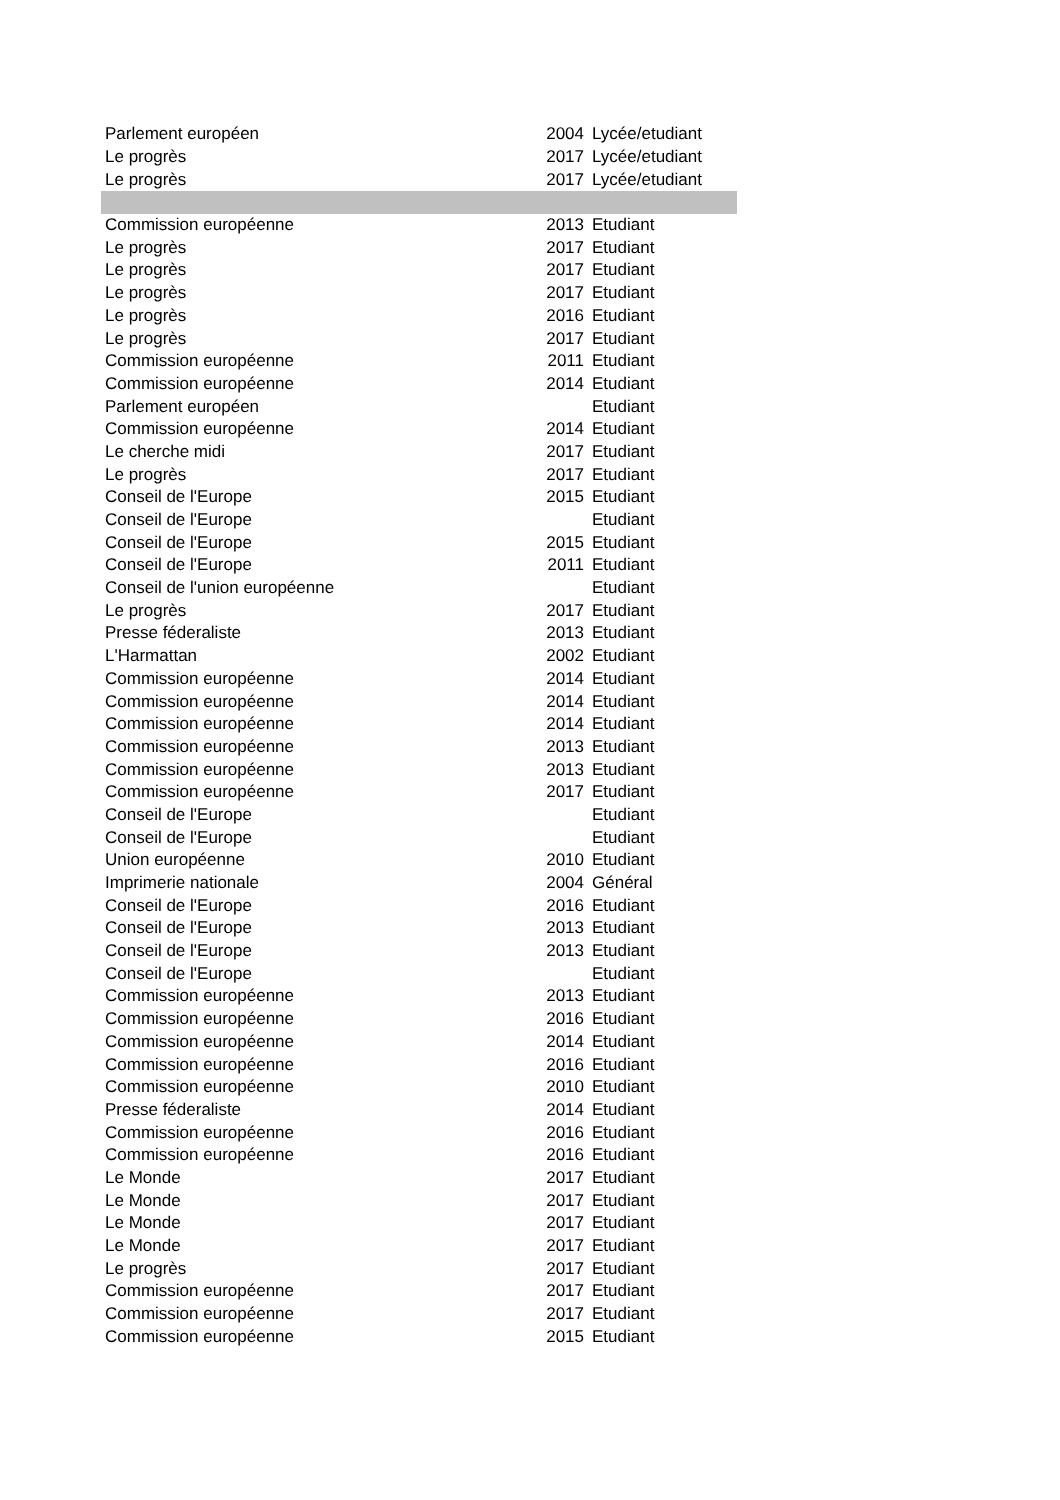| Parlement européen | 2004 | Lycée/etudiant |
| Le progrès | 2017 | Lycée/etudiant |
| Le progrès | 2017 | Lycée/etudiant |
| Commission européenne | 2013 | Etudiant |
| Le progrès | 2017 | Etudiant |
| Le progrès | 2017 | Etudiant |
| Le progrès | 2017 | Etudiant |
| Le progrès | 2016 | Etudiant |
| Le progrès | 2017 | Etudiant |
| Commission européenne | 2011 | Etudiant |
| Commission européenne | 2014 | Etudiant |
| Parlement européen | | Etudiant |
| Commission européenne | 2014 | Etudiant |
| Le cherche midi | 2017 | Etudiant |
| Le progrès | 2017 | Etudiant |
| Conseil de l'Europe | 2015 | Etudiant |
| Conseil de l'Europe | | Etudiant |
| Conseil de l'Europe | 2015 | Etudiant |
| Conseil de l'Europe | 2011 | Etudiant |
| Conseil de l'union européenne | | Etudiant |
| Le progrès | 2017 | Etudiant |
| Presse féderaliste | 2013 | Etudiant |
| L'Harmattan | 2002 | Etudiant |
| Commission européenne | 2014 | Etudiant |
| Commission européenne | 2014 | Etudiant |
| Commission européenne | 2014 | Etudiant |
| Commission européenne | 2013 | Etudiant |
| Commission européenne | 2013 | Etudiant |
| Commission européenne | 2017 | Etudiant |
| Conseil de l'Europe | | Etudiant |
| Conseil de l'Europe | | Etudiant |
| Union européenne | 2010 | Etudiant |
| Imprimerie nationale | 2004 | Général |
| Conseil de l'Europe | 2016 | Etudiant |
| Conseil de l'Europe | 2013 | Etudiant |
| Conseil de l'Europe | 2013 | Etudiant |
| Conseil de l'Europe | | Etudiant |
| Commission européenne | 2013 | Etudiant |
| Commission européenne | 2016 | Etudiant |
| Commission européenne | 2014 | Etudiant |
| Commission européenne | 2016 | Etudiant |
| Commission européenne | 2010 | Etudiant |
| Presse féderaliste | 2014 | Etudiant |
| Commission européenne | 2016 | Etudiant |
| Commission européenne | 2016 | Etudiant |
| Le Monde | 2017 | Etudiant |
| Le Monde | 2017 | Etudiant |
| Le Monde | 2017 | Etudiant |
| Le Monde | 2017 | Etudiant |
| Le progrès | 2017 | Etudiant |
| Commission européenne | 2017 | Etudiant |
| Commission européenne | 2017 | Etudiant |
| Commission européenne | 2015 | Etudiant |